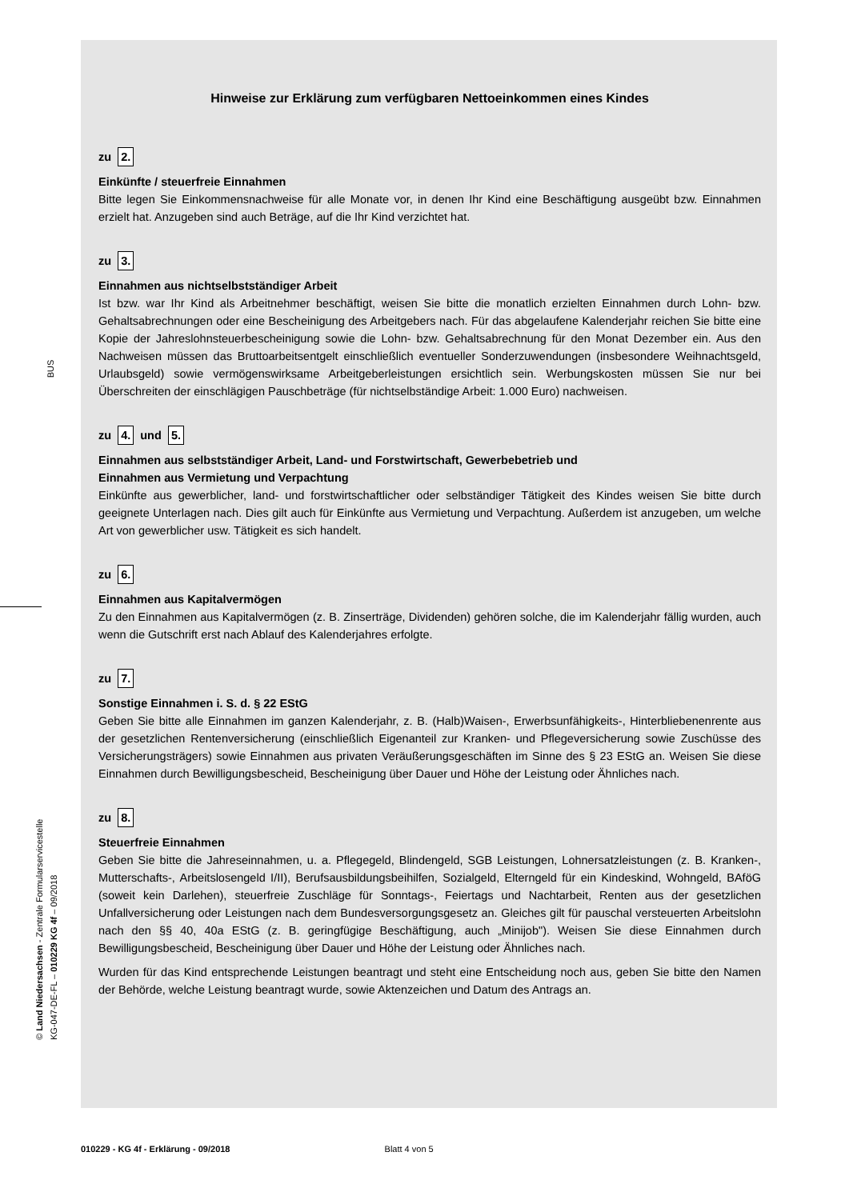BUS
Hinweise zur Erklärung zum verfügbaren Nettoeinkommen eines Kindes
zu 2.
Einkünfte / steuerfreie Einnahmen
Bitte legen Sie Einkommensnachweise für alle Monate vor, in denen Ihr Kind eine Beschäftigung ausgeübt bzw. Einnahmen erzielt hat. Anzugeben sind auch Beträge, auf die Ihr Kind verzichtet hat.
zu 3.
Einnahmen aus nichtselbstständiger Arbeit
Ist bzw. war Ihr Kind als Arbeitnehmer beschäftigt, weisen Sie bitte die monatlich erzielten Einnahmen durch Lohn- bzw. Gehaltsabrechnungen oder eine Bescheinigung des Arbeitgebers nach. Für das abgelaufene Kalenderjahr reichen Sie bitte eine Kopie der Jahreslohnsteuerbescheinigung sowie die Lohn- bzw. Gehaltsabrechnung für den Monat Dezember ein. Aus den Nachweisen müssen das Bruttoarbeitsentgelt einschließlich eventueller Sonderzuwendungen (insbesondere Weihnachtsgeld, Urlaubsgeld) sowie vermögenswirksame Arbeitgeberleistungen ersichtlich sein. Werbungskosten müssen Sie nur bei Überschreiten der einschlägigen Pauschbeträge (für nichtselbständige Arbeit: 1.000 Euro) nachweisen.
zu 4. und 5.
Einnahmen aus selbstständiger Arbeit, Land- und Forstwirtschaft, Gewerbebetrieb und
Einnahmen aus Vermietung und Verpachtung
Einkünfte aus gewerblicher, land- und forstwirtschaftlicher oder selbständiger Tätigkeit des Kindes weisen Sie bitte durch geeignete Unterlagen nach. Dies gilt auch für Einkünfte aus Vermietung und Verpachtung. Außerdem ist anzugeben, um welche Art von gewerblicher usw. Tätigkeit es sich handelt.
zu 6.
Einnahmen aus Kapitalvermögen
Zu den Einnahmen aus Kapitalvermögen (z. B. Zinserträge, Dividenden) gehören solche, die im Kalenderjahr fällig wurden, auch wenn die Gutschrift erst nach Ablauf des Kalenderjahres erfolgte.
zu 7.
Sonstige Einnahmen i. S. d. § 22 EStG
Geben Sie bitte alle Einnahmen im ganzen Kalenderjahr, z. B. (Halb)Waisen-, Erwerbsunfähigkeits-, Hinterbliebenenrente aus der gesetzlichen Rentenversicherung (einschließlich Eigenanteil zur Kranken- und Pflegeversicherung sowie Zuschüsse des Versicherungsträgers) sowie Einnahmen aus privaten Veräußerungsgeschäften im Sinne des § 23 EStG an. Weisen Sie diese Einnahmen durch Bewilligungsbescheid, Bescheinigung über Dauer und Höhe der Leistung oder Ähnliches nach.
zu 8.
Steuerfreie Einnahmen
Geben Sie bitte die Jahreseinnahmen, u. a. Pflegegeld, Blindengeld, SGB Leistungen, Lohnersatzleistungen (z. B. Kranken-, Mutterschafts-, Arbeitslosengeld I/II), Berufsausbildungsbeihilfen, Sozialgeld, Elterngeld für ein Kindeskind, Wohngeld, BAföG (soweit kein Darlehen), steuerfreie Zuschläge für Sonntags-, Feiertags und Nachtarbeit, Renten aus der gesetzlichen Unfallversicherung oder Leistungen nach dem Bundesversorgungsgesetz an. Gleiches gilt für pauschal versteuerten Arbeitslohn nach den §§ 40, 40a EStG (z. B. geringfügige Beschäftigung, auch „Minijob"). Weisen Sie diese Einnahmen durch Bewilligungsbescheid, Bescheinigung über Dauer und Höhe der Leistung oder Ähnliches nach.
Wurden für das Kind entsprechende Leistungen beantragt und steht eine Entscheidung noch aus, geben Sie bitte den Namen der Behörde, welche Leistung beantragt wurde, sowie Aktenzeichen und Datum des Antrags an.
© Land Niedersachsen - Zentrale Formularservicestelle
KG-047-DE-FL – 010229 KG 4f – 09/2018
010229 - KG 4f - Erklärung - 09/2018 Blatt 4 von 5